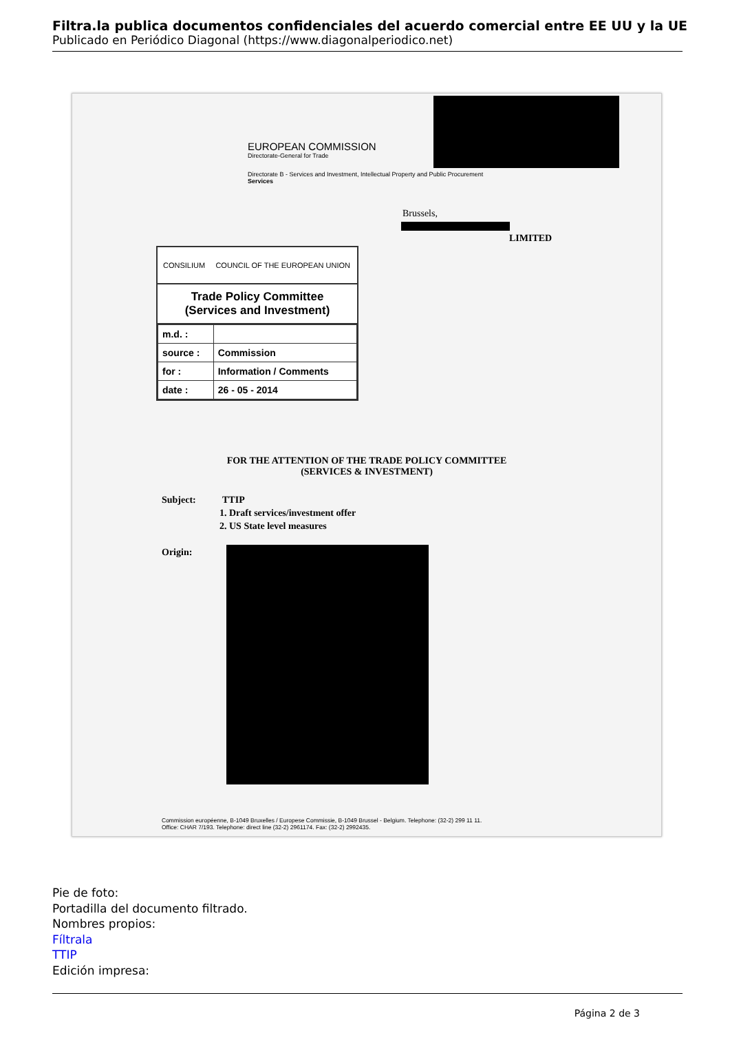Filtra.la publica documentos confidenciales del acuerdo comercial entre EE UU y la UE
Publicado en Periódico Diagonal (https://www.diagonalperiodico.net)
EUROPEAN COMMISSION
Directorate-General for Trade
Directorate B - Services and Investment, Intellectual Property and Public Procurement
Services
Brussels,
LIMITED
CONSILIUM COUNCIL OF THE EUROPEAN UNION
Trade Policy Committee
(Services and Investment)
| m.d. : | |
| source : | Commission |
| for : | Information / Comments |
| date : | 26 - 05 - 2014 |
FOR THE ATTENTION OF THE TRADE POLICY COMMITTEE
(SERVICES & INVESTMENT)
Subject: TTIP
1. Draft services/investment offer
2. US State level measures
Origin:
Commission européenne, B-1049 Bruxelles / Europese Commissie, B-1049 Brussel - Belgium. Telephone: (32-2) 299 11 11.
Office: CHAR 7/193. Telephone: direct line (32-2) 2961174. Fax: (32-2) 2992435.
Pie de foto:
Portadilla del documento filtrado.
Nombres propios:
Fíltrala
TTIP
Edición impresa:
Página 2 de 3